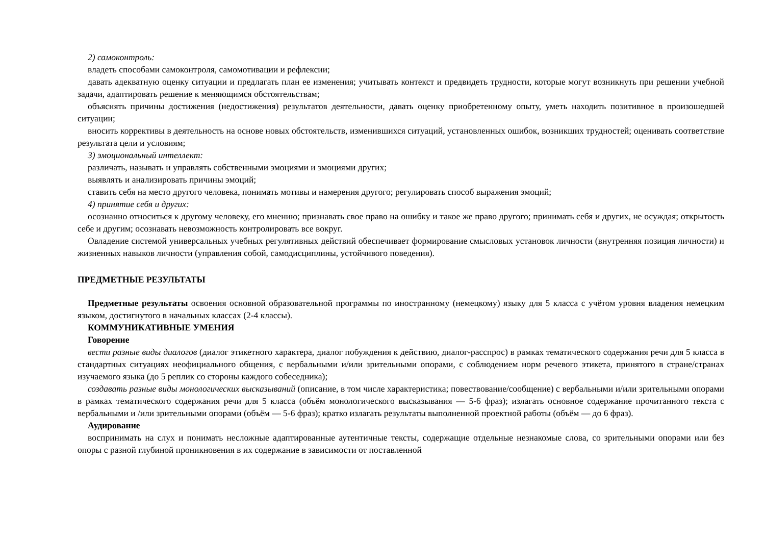2) самоконтроль:
владеть способами самоконтроля, самомотивации и рефлексии;
давать адекватную оценку ситуации и предлагать план ее изменения; учитывать контекст и предвидеть трудности, которые могут возникнуть при решении учебной задачи, адаптировать решение к меняющимся обстоятельствам;
объяснять причины достижения (недостижения) результатов деятельности, давать оценку приобретенному опыту, уметь находить позитивное в произошедшей ситуации;
вносить коррективы в деятельность на основе новых обстоятельств, изменившихся ситуаций, установленных ошибок, возникших трудностей; оценивать соответствие результата цели и условиям;
3) эмоциональный интеллект:
различать, называть и управлять собственными эмоциями и эмоциями других;
выявлять и анализировать причины эмоций;
ставить себя на место другого человека, понимать мотивы и намерения другого; регулировать способ выражения эмоций;
4) принятие себя и других:
осознанно относиться к другому человеку, его мнению; признавать свое право на ошибку и такое же право другого; принимать себя и других, не осуждая; открытость себе и другим; осознавать невозможность контролировать все вокруг.
Овладение системой универсальных учебных регулятивных действий обеспечивает формирование смысловых установок личности (внутренняя позиция личности) и жизненных навыков личности (управления собой, самодисциплины, устойчивого поведения).
ПРЕДМЕТНЫЕ РЕЗУЛЬТАТЫ
Предметные результаты освоения основной образовательной программы по иностранному (немецкому) языку для 5 класса с учётом уровня владения немецким языком, достигнутого в начальных классах (2-4 классы).
КОММУНИКАТИВНЫЕ УМЕНИЯ
Говорение
вести разные виды диалогов (диалог этикетного характера, диалог побуждения к действию, диалог-расспрос) в рамках тематического содержания речи для 5 класса в стандартных ситуациях неофициального общения, с вербальными и/или зрительными опорами, с соблюдением норм речевого этикета, принятого в стране/странах изучаемого языка (до 5 реплик со стороны каждого собеседника);
создавать разные виды монологических высказываний (описание, в том числе характеристика; повествование/сообщение) с вербальными и/или зрительными опорами в рамках тематического содержания речи для 5 класса (объём монологического высказывания — 5-6 фраз); излагать основное содержание прочитанного текста с вербальными и /или зрительными опорами (объём — 5-6 фраз); кратко излагать результаты выполненной проектной работы (объём — до 6 фраз).
Аудирование
воспринимать на слух и понимать несложные адаптированные аутентичные тексты, содержащие отдельные незнакомые слова, со зрительными опорами или без опоры с разной глубиной проникновения в их содержание в зависимости от поставленной